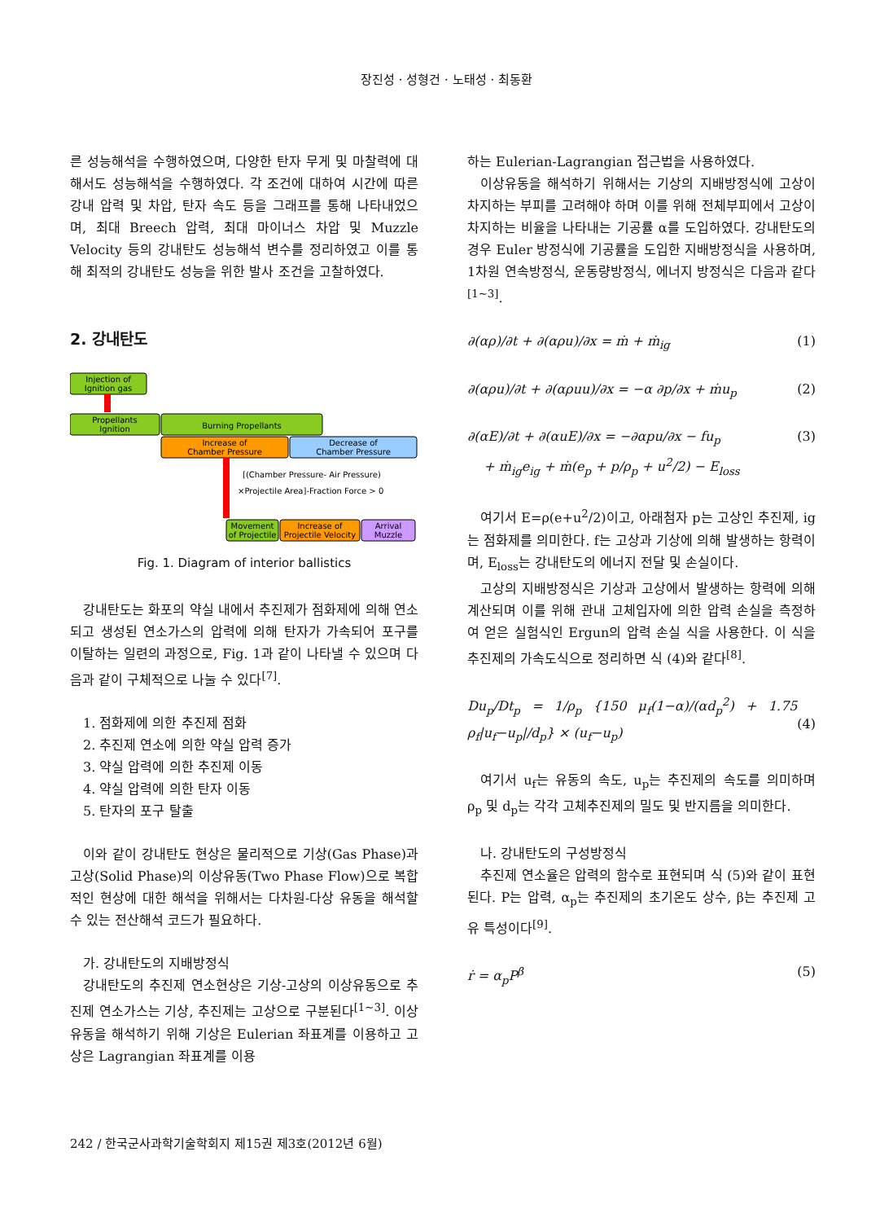장진성 · 성형건 · 노태성 · 최동환
른 성능해석을 수행하였으며, 다양한 탄자 무게 및 마찰력에 대해서도 성능해석을 수행하였다. 각 조건에 대하여 시간에 따른 강내 압력 및 차압, 탄자 속도 등을 그래프를 통해 나타내었으며, 최대 Breech 압력, 최대 마이너스 차압 및 Muzzle Velocity 등의 강내탄도 성능해석 변수를 정리하였고 이를 통해 최적의 강내탄도 성능을 위한 발사 조건을 고찰하였다.
2. 강내탄도
Injection of
Ignition gas
Propellants
Ignition
Burning Propellants
Increase of
Chamber Pressure
Decrease of
Chamber Pressure
[(Chamber Pressure- Air Pressure)
×Projectile Area]-Fraction Force > 0
Movement
of Projectile
Increase of
Projectile Velocity
Arrival
Muzzle
Fig. 1. Diagram of interior ballistics
강내탄도는 화포의 약실 내에서 추진제가 점화제에 의해 연소되고 생성된 연소가스의 압력에 의해 탄자가 가속되어 포구를 이탈하는 일련의 과정으로, Fig. 1과 같이 나타낼 수 있으며 다음과 같이 구체적으로 나눌 수 있다<sup>[7]</sup>.
1. 점화제에 의한 추진제 점화
2. 추진제 연소에 의한 약실 압력 증가
3. 약실 압력에 의한 추진제 이동
4. 약실 압력에 의한 탄자 이동
5. 탄자의 포구 탈출
이와 같이 강내탄도 현상은 물리적으로 기상(Gas Phase)과 고상(Solid Phase)의 이상유동(Two Phase Flow)으로 복합적인 현상에 대한 해석을 위해서는 다차원-다상 유동을 해석할 수 있는 전산해석 코드가 필요하다.
가. 강내탄도의 지배방정식
강내탄도의 추진제 연소현상은 기상-고상의 이상유동으로 추진제 연소가스는 기상, 추진제는 고상으로 구분된다<sup>[1~3]</sup>. 이상유동을 해석하기 위해 기상은 Eulerian 좌표계를 이용하고 고상은 Lagrangian 좌표계를 이용
하는 Eulerian-Lagrangian 접근법을 사용하였다.
이상유동을 해석하기 위해서는 기상의 지배방정식에 고상이 차지하는 부피를 고려해야 하며 이를 위해 전체부피에서 고상이 차지하는 비율을 나타내는 기공률 α를 도입하였다. 강내탄도의 경우 Euler 방정식에 기공률을 도입한 지배방정식을 사용하며, 1차원 연속방정식, 운동량방정식, 에너지 방정식은 다음과 같다<sup>[1~3]</sup>.
∂(αρ)/∂t + ∂(αρu)/∂x = ṁ + ṁ<sub>ig</sub> (1)
∂(αρu)/∂t + ∂(αρuu)/∂x = −α ∂p/∂x + ṁu<sub>p</sub> (2)
∂(αE)/∂t + ∂(αuE)/∂x = −∂αpu/∂x − fu<sub>p</sub>
+ ṁ<sub>ig</sub>e<sub>ig</sub> + ṁ(e<sub>p</sub> + p/ρ<sub>p</sub> + u<sup>2</sup>/2) − E<sub>loss</sub> (3)
여기서 E=ρ(e+u<sup>2</sup>/2)이고, 아래첨자 p는 고상인 추진제, ig는 점화제를 의미한다. f는 고상과 기상에 의해 발생하는 항력이며, E<sub>loss</sub>는 강내탄도의 에너지 전달 및 손실이다.
고상의 지배방정식은 기상과 고상에서 발생하는 항력에 의해 계산되며 이를 위해 관내 고체입자에 의한 압력 손실을 측정하여 얻은 실험식인 Ergun의 압력 손실 식을 사용한다. 이 식을 추진제의 가속도식으로 정리하면 식 (4)와 같다<sup>[8]</sup>.
Du<sub>p</sub>/Dt<sub>p</sub> = 1/ρ<sub>p</sub> {150 μ<sub>f</sub>(1−α)/(αd<sub>p</sub><sup>2</sup>) + 1.75 ρ<sub>f</sub>|u<sub>f</sub>−u<sub>p</sub>|/d<sub>p</sub>} × (u<sub>f</sub>−u<sub>p</sub>)
(4)
여기서 u<sub>f</sub>는 유동의 속도, u<sub>p</sub>는 추진제의 속도를 의미하며 ρ<sub>p</sub> 및 d<sub>p</sub>는 각각 고체추진제의 밀도 및 반지름을 의미한다.
나. 강내탄도의 구성방정식
추진제 연소율은 압력의 함수로 표현되며 식 (5)와 같이 표현된다. P는 압력, α<sub>p</sub>는 추진제의 초기온도 상수, β는 추진제 고유 특성이다<sup>[9]</sup>.
ṙ = α<sub>p</sub>P<sup>β</sup> (5)
242 / 한국군사과학기술학회지 제15권 제3호(2012년 6월)